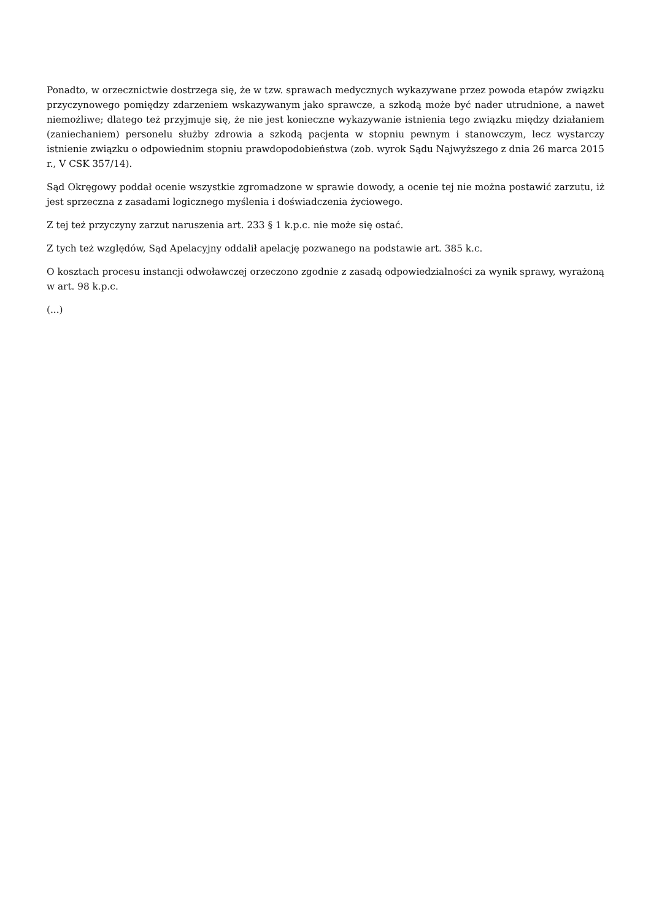Ponadto, w orzecznictwie dostrzega się, że w tzw. sprawach medycznych wykazywane przez powoda etapów związku przyczynowego pomiędzy zdarzeniem wskazywanym jako sprawcze, a szkodą może być nader utrudnione, a nawet niemożliwe; dlatego też przyjmuje się, że nie jest konieczne wykazywanie istnienia tego związku między działaniem (zaniechaniem) personelu służby zdrowia a szkodą pacjenta w stopniu pewnym i stanowczym, lecz wystarczy istnienie związku o odpowiednim stopniu prawdopodobieństwa (zob. wyrok Sądu Najwyższego z dnia 26 marca 2015 r., V CSK 357/14).
Sąd Okręgowy poddał ocenie wszystkie zgromadzone w sprawie dowody, a ocenie tej nie można postawić zarzutu, iż jest sprzeczna z zasadami logicznego myślenia i doświadczenia życiowego.
Z tej też przyczyny zarzut naruszenia art. 233 § 1 k.p.c. nie może się ostać.
Z tych też względów, Sąd Apelacyjny oddalił apelację pozwanego na podstawie art. 385 k.c.
O kosztach procesu instancji odwoławczej orzeczono zgodnie z zasadą odpowiedzialności za wynik sprawy, wyrażoną w art. 98 k.p.c.
(...)